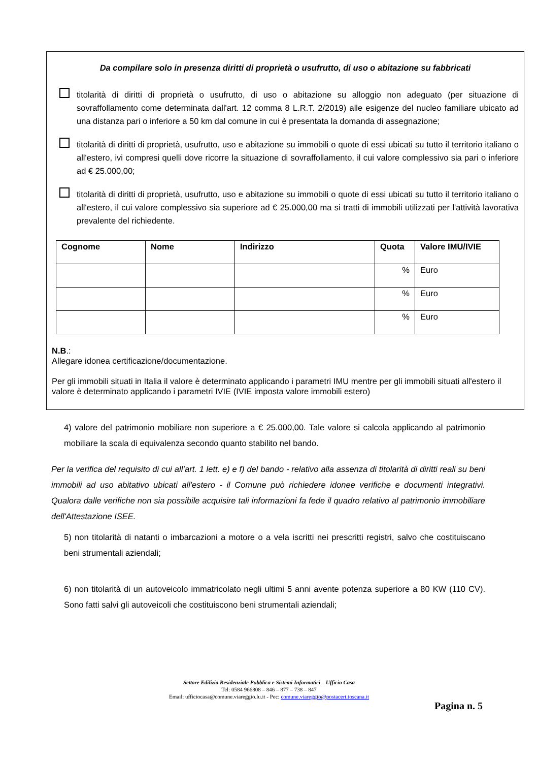Da compilare solo in presenza diritti di proprietà o usufrutto, di uso o abitazione su fabbricati
titolarità di diritti di proprietà o usufrutto, di uso o abitazione su alloggio non adeguato (per situazione di sovraffollamento come determinata dall'art. 12 comma 8 L.R.T. 2/2019) alle esigenze del nucleo familiare ubicato ad una distanza pari o inferiore a 50 km dal comune in cui è presentata la domanda di assegnazione;
titolarità di diritti di proprietà, usufrutto, uso e abitazione su immobili o quote di essi ubicati su tutto il territorio italiano o all'estero, ivi compresi quelli dove ricorre la situazione di sovraffollamento, il cui valore complessivo sia pari o inferiore ad € 25.000,00;
titolarità di diritti di proprietà, usufrutto, uso e abitazione su immobili o quote di essi ubicati su tutto il territorio italiano o all'estero, il cui valore complessivo sia superiore ad € 25.000,00 ma si tratti di immobili utilizzati per l'attività lavorativa prevalente del richiedente.
| Cognome | Nome | Indirizzo | Quota | Valore IMU/IVIE |
| --- | --- | --- | --- | --- |
| | | | % | Euro |
| | | | % | Euro |
| | | | % | Euro |
N.B.:
Allegare idonea certificazione/documentazione.
Per gli immobili situati in Italia il valore è determinato applicando i parametri IMU mentre per gli immobili situati all'estero il valore è determinato applicando i parametri IVIE (IVIE imposta valore immobili estero)
4) valore del patrimonio mobiliare non superiore a € 25.000,00. Tale valore si calcola applicando al patrimonio mobiliare la scala di equivalenza secondo quanto stabilito nel bando.
Per la verifica del requisito di cui all’art. 1 lett. e) e f) del bando - relativo alla assenza di titolarità di diritti reali su beni immobili ad uso abitativo ubicati all'estero - il Comune può richiedere idonee verifiche e documenti integrativi. Qualora dalle verifiche non sia possibile acquisire tali informazioni fa fede il quadro relativo al patrimonio immobiliare dell'Attestazione ISEE.
5) non titolarità di natanti o imbarcazioni a motore o a vela iscritti nei prescritti registri, salvo che costituiscano beni strumentali aziendali;
6) non titolarità di un autoveicolo immatricolato negli ultimi 5 anni avente potenza superiore a 80 KW (110 CV). Sono fatti salvi gli autoveicoli che costituiscono beni strumentali aziendali;
Settore Edilizia Residenziale Pubblica e Sistemi Informatici – Ufficio Casa
Tel: 0584 966808 – 846 – 877 – 738 – 847
Email: ufficiocasa@comune.viareggio.lu.it - Pec: comune.viareggio@postacert.toscana.it
Pagina n. 5